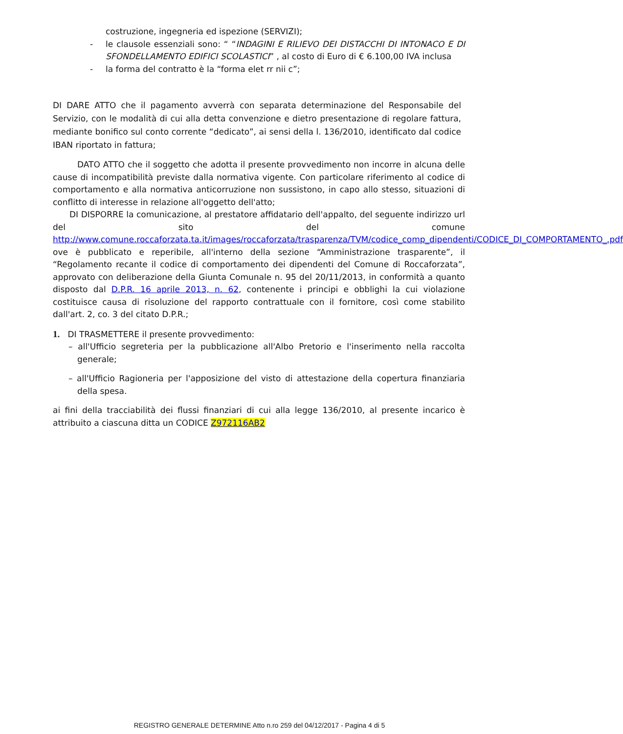costruzione, ingegneria ed ispezione (SERVIZI);
- le clausole essenziali sono: “ “INDAGINI E RILIEVO DEI DISTACCHI DI INTONACO E DI SFONDELLAMENTO EDIFICI SCOLASTICI” , al costo di Euro di € 6.100,00 IVA inclusa
- la forma del contratto è la “forma elet rr nii c”;
DI DARE ATTO che il pagamento avverrà con separata determinazione del Responsabile del Servizio, con le modalità di cui alla detta convenzione e dietro presentazione di regolare fattura, mediante bonifico sul conto corrente “dedicato”, ai sensi della l. 136/2010, identificato dal codice IBAN riportato in fattura;
DATO ATTO che il soggetto che adotta il presente provvedimento non incorre in alcuna delle cause di incompatibilità previste dalla normativa vigente. Con particolare riferimento al codice di comportamento e alla normativa anticorruzione non sussistono, in capo allo stesso, situazioni di conflitto di interesse in relazione all'oggetto dell'atto;
DI DISPORRE la comunicazione, al prestatore affidatario dell'appalto, del seguente indirizzo url del sito del comune http://www.comune.roccaforzata.ta.it/images/roccaforzata/trasparenza/TVM/codice_comp_dipendenti/CODICE_DI_COMPORTAMENTO_.pdf ove è pubblicato e reperibile, all'interno della sezione “Amministrazione trasparente”, il “Regolamento recante il codice di comportamento dei dipendenti del Comune di Roccaforzata”, approvato con deliberazione della Giunta Comunale n. 95 del 20/11/2013, in conformità a quanto disposto dal D.P.R. 16 aprile 2013, n. 62, contenente i principi e obblighi la cui violazione costituisce causa di risoluzione del rapporto contrattuale con il fornitore, così come stabilito dall'art. 2, co. 3 del citato D.P.R.;
1. DI TRASMETTERE il presente provvedimento:
– all'Ufficio segreteria per la pubblicazione all'Albo Pretorio e l'inserimento nella raccolta generale;
– all'Ufficio Ragioneria per l'apposizione del visto di attestazione della copertura finanziaria della spesa.
ai fini della tracciabilità dei flussi finanziari di cui alla legge 136/2010, al presente incarico è attribuito a ciascuna ditta un CODICE Z972116AB2
REGISTRO GENERALE DETERMINE Atto n.ro 259 del 04/12/2017 - Pagina 4 di 5